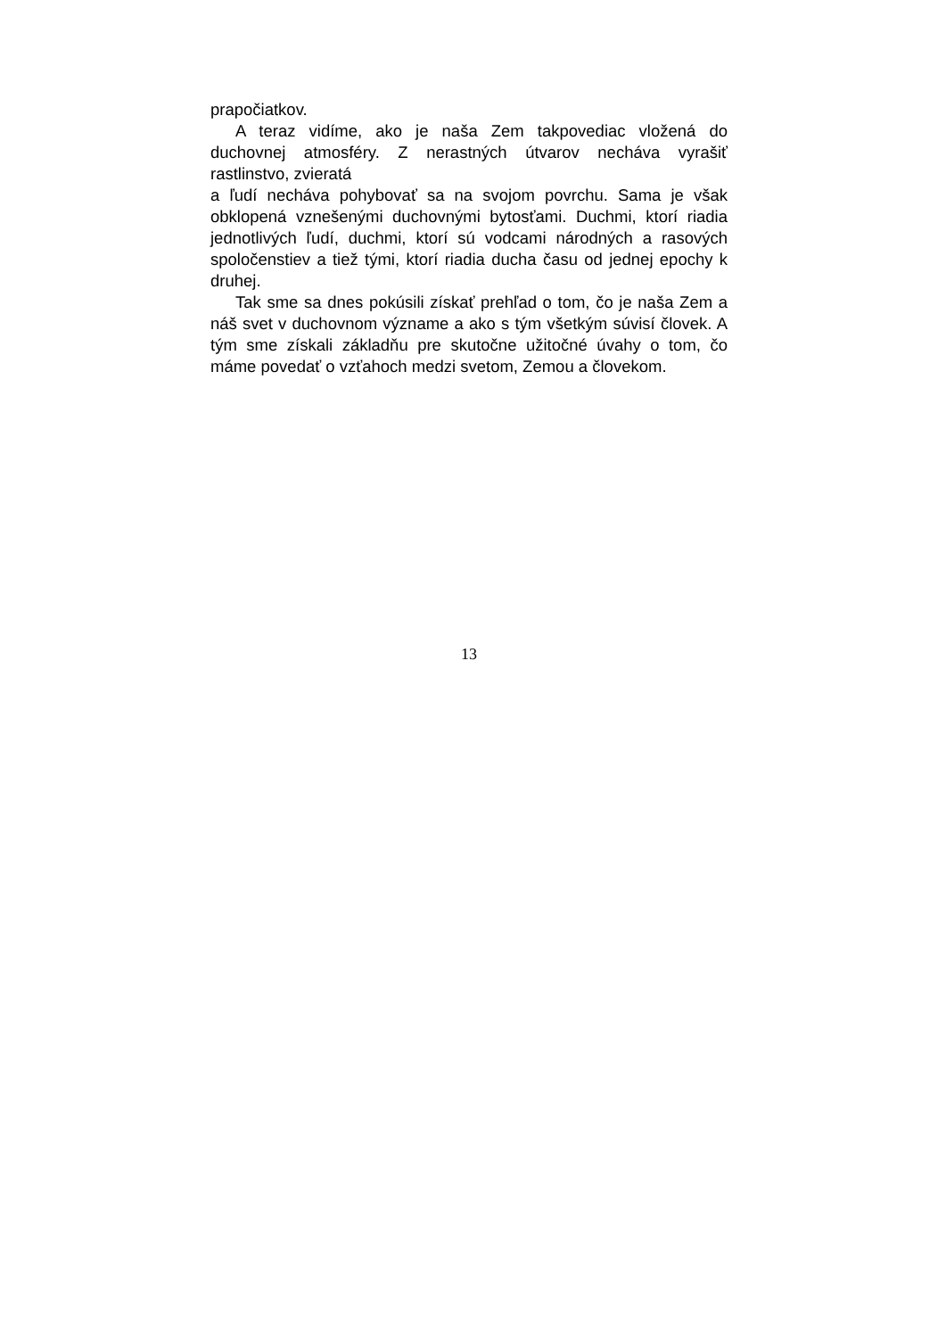prapočiatkov.
A teraz vidíme, ako je naša Zem takpovediac vložená do duchovnej atmosféry. Z nerastných útvarov necháva vyrašiť rastlinstvo, zvieratá
a ľudí necháva pohybovať sa na svojom povrchu. Sama je však obklopená vznešenými duchovnými bytosťami. Duchmi, ktorí riadia jednotlivých ľudí, duchmi, ktorí sú vodcami národných a rasových spoločenstiev a tiež tými, ktorí riadia ducha času od jednej epochy k druhej.
Tak sme sa dnes pokúsili získať prehľad o tom, čo je naša Zem a náš svet v duchovnom význame a ako s tým všetkým súvisí človek. A tým sme získali základňu pre skutočne užitočné úvahy o tom, čo máme povedať o vzťahoch medzi svetom, Zemou a človekom.
13